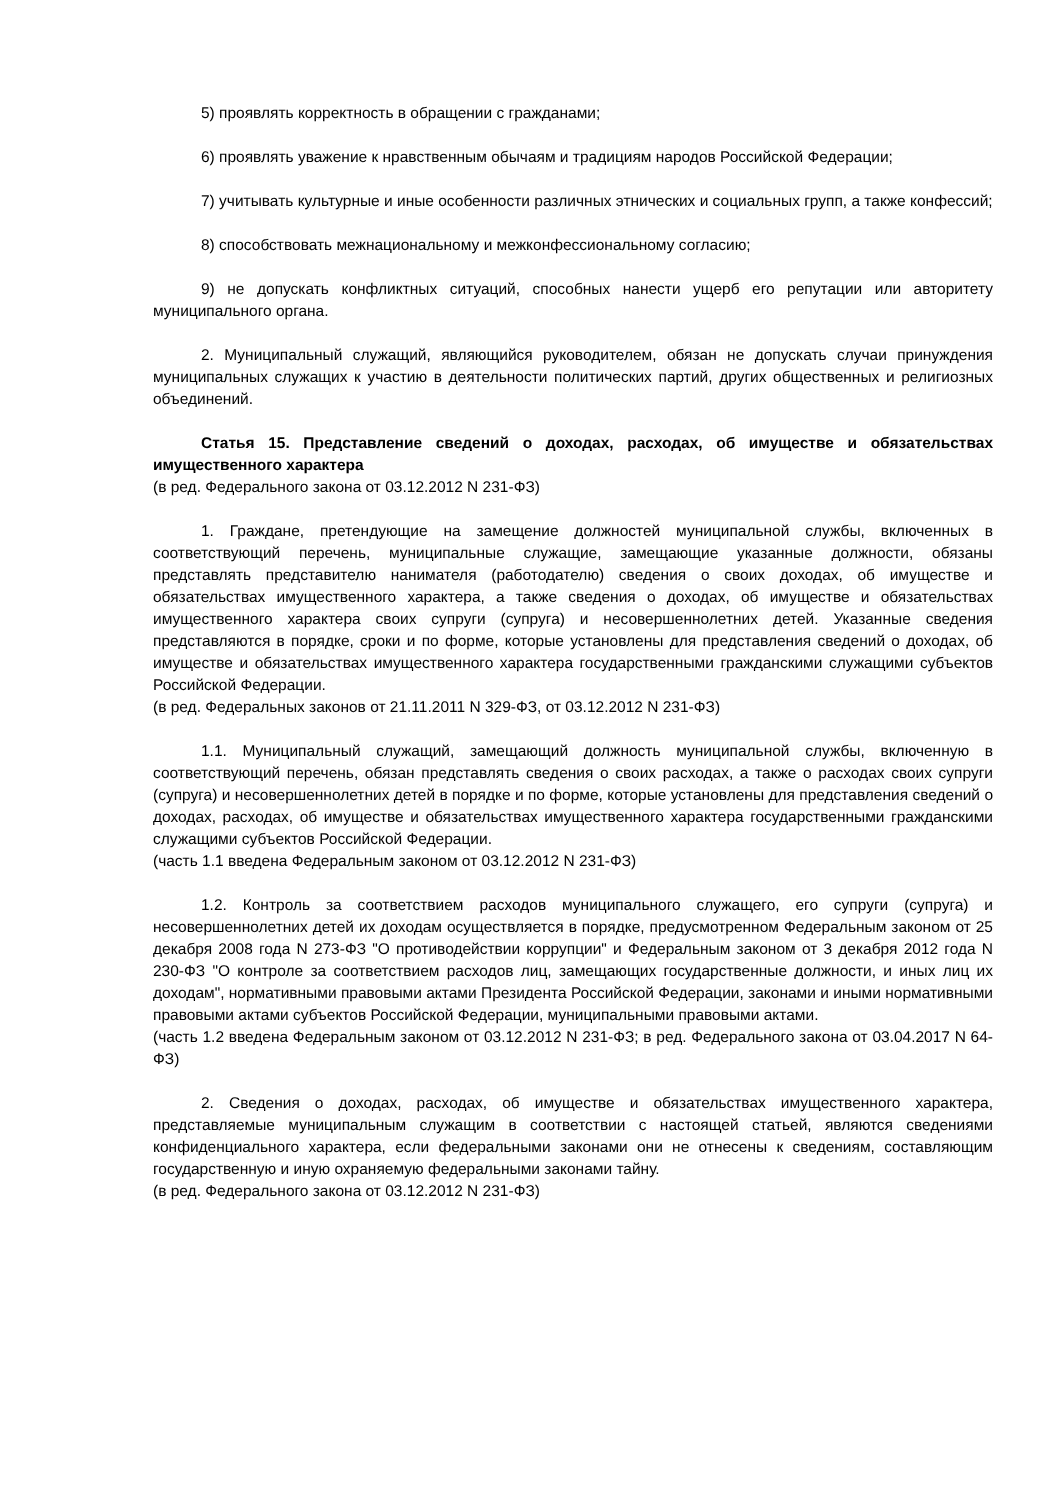5) проявлять корректность в обращении с гражданами;
6) проявлять уважение к нравственным обычаям и традициям народов Российской Федерации;
7) учитывать культурные и иные особенности различных этнических и социальных групп, а также конфессий;
8) способствовать межнациональному и межконфессиональному согласию;
9) не допускать конфликтных ситуаций, способных нанести ущерб его репутации или авторитету муниципального органа.
2. Муниципальный служащий, являющийся руководителем, обязан не допускать случаи принуждения муниципальных служащих к участию в деятельности политических партий, других общественных и религиозных объединений.
Статья 15. Представление сведений о доходах, расходах, об имуществе и обязательствах имущественного характера
(в ред. Федерального закона от 03.12.2012 N 231-ФЗ)
1. Граждане, претендующие на замещение должностей муниципальной службы, включенных в соответствующий перечень, муниципальные служащие, замещающие указанные должности, обязаны представлять представителю нанимателя (работодателю) сведения о своих доходах, об имуществе и обязательствах имущественного характера, а также сведения о доходах, об имуществе и обязательствах имущественного характера своих супруги (супруга) и несовершеннолетних детей. Указанные сведения представляются в порядке, сроки и по форме, которые установлены для представления сведений о доходах, об имуществе и обязательствах имущественного характера государственными гражданскими служащими субъектов Российской Федерации.
(в ред. Федеральных законов от 21.11.2011 N 329-ФЗ, от 03.12.2012 N 231-ФЗ)
1.1. Муниципальный служащий, замещающий должность муниципальной службы, включенную в соответствующий перечень, обязан представлять сведения о своих расходах, а также о расходах своих супруги (супруга) и несовершеннолетних детей в порядке и по форме, которые установлены для представления сведений о доходах, расходах, об имуществе и обязательствах имущественного характера государственными гражданскими служащими субъектов Российской Федерации.
(часть 1.1 введена Федеральным законом от 03.12.2012 N 231-ФЗ)
1.2. Контроль за соответствием расходов муниципального служащего, его супруги (супруга) и несовершеннолетних детей их доходам осуществляется в порядке, предусмотренном Федеральным законом от 25 декабря 2008 года N 273-ФЗ "О противодействии коррупции" и Федеральным законом от 3 декабря 2012 года N 230-ФЗ "О контроле за соответствием расходов лиц, замещающих государственные должности, и иных лиц их доходам", нормативными правовыми актами Президента Российской Федерации, законами и иными нормативными правовыми актами субъектов Российской Федерации, муниципальными правовыми актами.
(часть 1.2 введена Федеральным законом от 03.12.2012 N 231-ФЗ; в ред. Федерального закона от 03.04.2017 N 64-ФЗ)
2. Сведения о доходах, расходах, об имуществе и обязательствах имущественного характера, представляемые муниципальным служащим в соответствии с настоящей статьей, являются сведениями конфиденциального характера, если федеральными законами они не отнесены к сведениям, составляющим государственную и иную охраняемую федеральными законами тайну.
(в ред. Федерального закона от 03.12.2012 N 231-ФЗ)